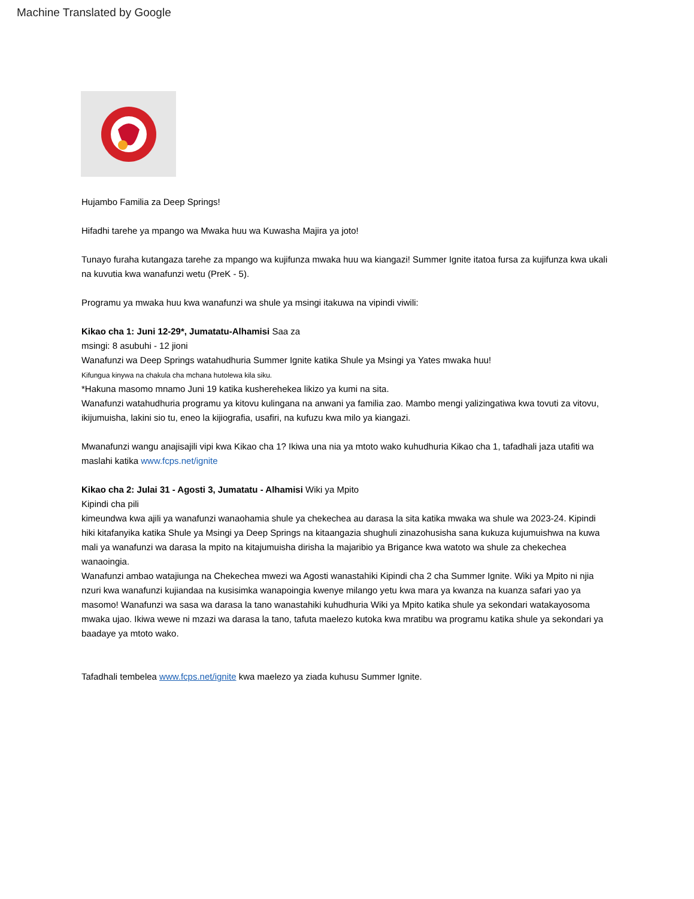Machine Translated by Google
Hujambo Familia za Deep Springs!
Hifadhi tarehe ya mpango wa Mwaka huu wa Kuwasha Majira ya joto!
Tunayo furaha kutangaza tarehe za mpango wa kujifunza mwaka huu wa kiangazi! Summer Ignite itatoa fursa za kujifunza kwa ukali na kuvutia kwa wanafunzi wetu (PreK - 5).
Programu ya mwaka huu kwa wanafunzi wa shule ya msingi itakuwa na vipindi viwili:
Kikao cha 1: Juni 12-29*, Jumatatu-Alhamisi Saa za
msingi: 8 asubuhi - 12 jioni
Wanafunzi wa Deep Springs watahudhuria Summer Ignite katika Shule ya Msingi ya Yates mwaka huu!
Kifungua kinywa na chakula cha mchana hutolewa kila siku.
*Hakuna masomo mnamo Juni 19 katika kusherehekea likizo ya kumi na sita.
Wanafunzi watahudhuria programu ya kitovu kulingana na anwani ya familia zao. Mambo mengi yalizingatiwa kwa tovuti za vitovu, ikijumuisha, lakini sio tu, eneo la kijiografia, usafiri, na kufuzu kwa milo ya kiangazi.
Mwanafunzi wangu anajisajili vipi kwa Kikao cha 1? Ikiwa una nia ya mtoto wako kuhudhuria Kikao cha 1, tafadhali jaza utafiti wa maslahi katika www.fcps.net/ignite
Kikao cha 2: Julai 31 - Agosti 3, Jumatatu - Alhamisi Wiki ya Mpito
Kipindi cha pili
kimeundwa kwa ajili ya wanafunzi wanaohamia shule ya chekechea au darasa la sita katika mwaka wa shule wa 2023-24. Kipindi hiki kitafanyika katika Shule ya Msingi ya Deep Springs na kitaangazia shughuli zinazohusisha sana kukuza kujumuishwa na kuwa mali ya wanafunzi wa darasa la mpito na kitajumuisha dirisha la majaribio ya Brigance kwa watoto wa shule za chekechea wanaoingia.
Wanafunzi ambao watajiunga na Chekechea mwezi wa Agosti wanastahiki Kipindi cha 2 cha Summer Ignite. Wiki ya Mpito ni njia nzuri kwa wanafunzi kujiandaa na kusisimka wanapoingia kwenye milango yetu kwa mara ya kwanza na kuanza safari yao ya masomo! Wanafunzi wa sasa wa darasa la tano wanastahiki kuhudhuria Wiki ya Mpito katika shule ya sekondari watakayosoma mwaka ujao. Ikiwa wewe ni mzazi wa darasa la tano, tafuta maelezo kutoka kwa mratibu wa programu katika shule ya sekondari ya baadaye ya mtoto wako.
Tafadhali tembelea www.fcps.net/ignite kwa maelezo ya ziada kuhusu Summer Ignite.